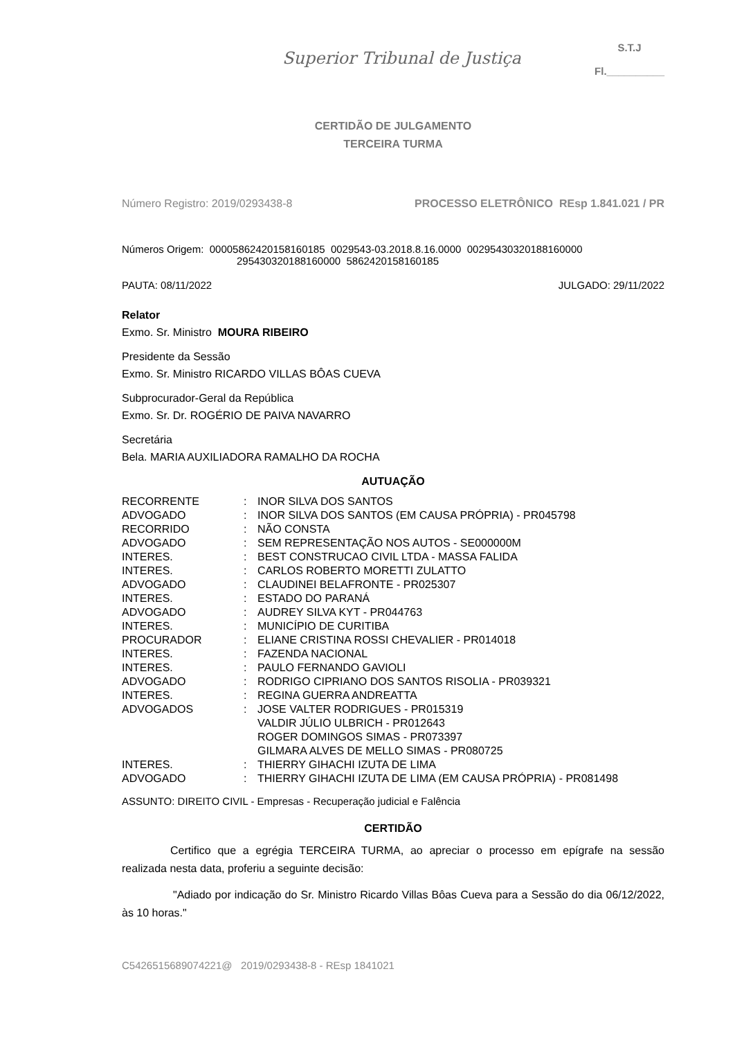Superior Tribunal de Justiça
S.T.J
Fl.__________
CERTIDÃO DE JULGAMENTO
TERCEIRA TURMA
Número Registro: 2019/0293438-8 PROCESSO ELETRÔNICO REsp 1.841.021 / PR
Números Origem: 00005862420158160185 0029543-03.2018.8.16.0000 00295430320188160000
295430320188160000 5862420158160185
PAUTA: 08/11/2022 JULGADO: 29/11/2022
Relator
Exmo. Sr. Ministro MOURA RIBEIRO
Presidente da Sessão
Exmo. Sr. Ministro RICARDO VILLAS BÔAS CUEVA
Subprocurador-Geral da República
Exmo. Sr. Dr. ROGÉRIO DE PAIVA NAVARRO
Secretária
Bela. MARIA AUXILIADORA RAMALHO DA ROCHA
AUTUAÇÃO
| RECORRENTE | : | INOR SILVA DOS SANTOS |
| ADVOGADO | : | INOR SILVA DOS SANTOS (EM CAUSA PRÓPRIA) - PR045798 |
| RECORRIDO | : | NÃO CONSTA |
| ADVOGADO | : | SEM REPRESENTAÇÃO NOS AUTOS - SE000000M |
| INTERES. | : | BEST CONSTRUCAO CIVIL LTDA - MASSA FALIDA |
| INTERES. | : | CARLOS ROBERTO MORETTI ZULATTO |
| ADVOGADO | : | CLAUDINEI BELAFRONTE - PR025307 |
| INTERES. | : | ESTADO DO PARANÁ |
| ADVOGADO | : | AUDREY SILVA KYT - PR044763 |
| INTERES. | : | MUNICÍPIO DE CURITIBA |
| PROCURADOR | : | ELIANE CRISTINA ROSSI CHEVALIER - PR014018 |
| INTERES. | : | FAZENDA NACIONAL |
| INTERES. | : | PAULO FERNANDO GAVIOLI |
| ADVOGADO | : | RODRIGO CIPRIANO DOS SANTOS RISOLIA - PR039321 |
| INTERES. | : | REGINA GUERRA ANDREATTA |
| ADVOGADOS | : | JOSE VALTER RODRIGUES - PR015319 VALDIR JÚLIO ULBRICH - PR012643 ROGER DOMINGOS SIMAS - PR073397 GILMARA ALVES DE MELLO SIMAS - PR080725 |
| INTERES. | : | THIERRY GIHACHI IZUTA DE LIMA |
| ADVOGADO | : | THIERRY GIHACHI IZUTA DE LIMA (EM CAUSA PRÓPRIA) - PR081498 |
ASSUNTO: DIREITO CIVIL - Empresas - Recuperação judicial e Falência
CERTIDÃO
Certifico que a egrégia TERCEIRA TURMA, ao apreciar o processo em epígrafe na sessão realizada nesta data, proferiu a seguinte decisão:
"Adiado por indicação do Sr. Ministro Ricardo Villas Bôas Cueva para a Sessão do dia 06/12/2022, às 10 horas."
C5426515689074221@ 2019/0293438-8 - REsp 1841021